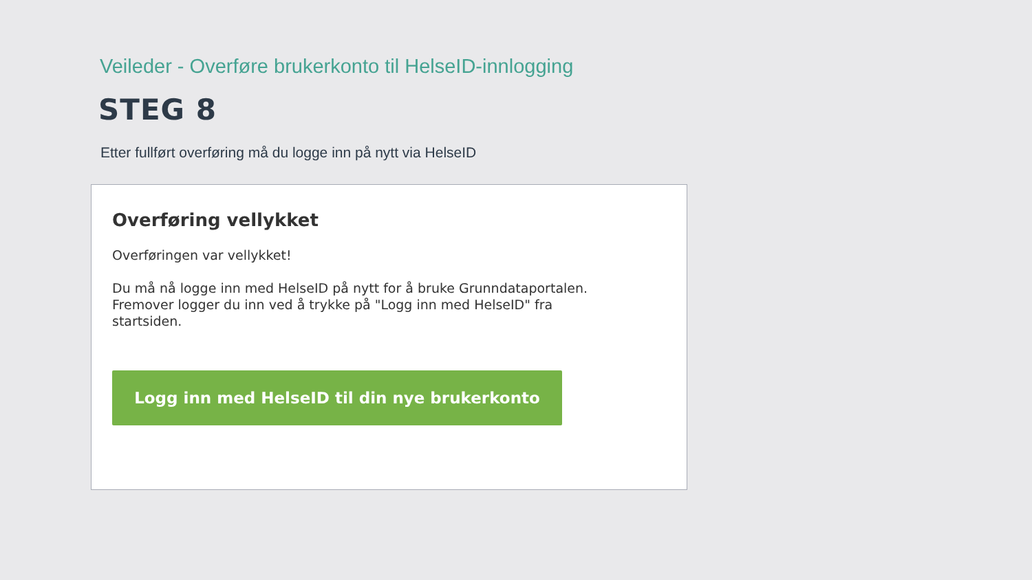Veileder - Overføre brukerkonto til HelseID-innlogging
STEG 8
Etter fullført overføring må du logge inn på nytt via HelseID
Overføring vellykket
Overføringen var vellykket!
Du må nå logge inn med HelseID på nytt for å bruke Grunndataportalen. Fremover logger du inn ved å trykke på "Logg inn med HelseID" fra startsiden.
Logg inn med HelseID til din nye brukerkonto